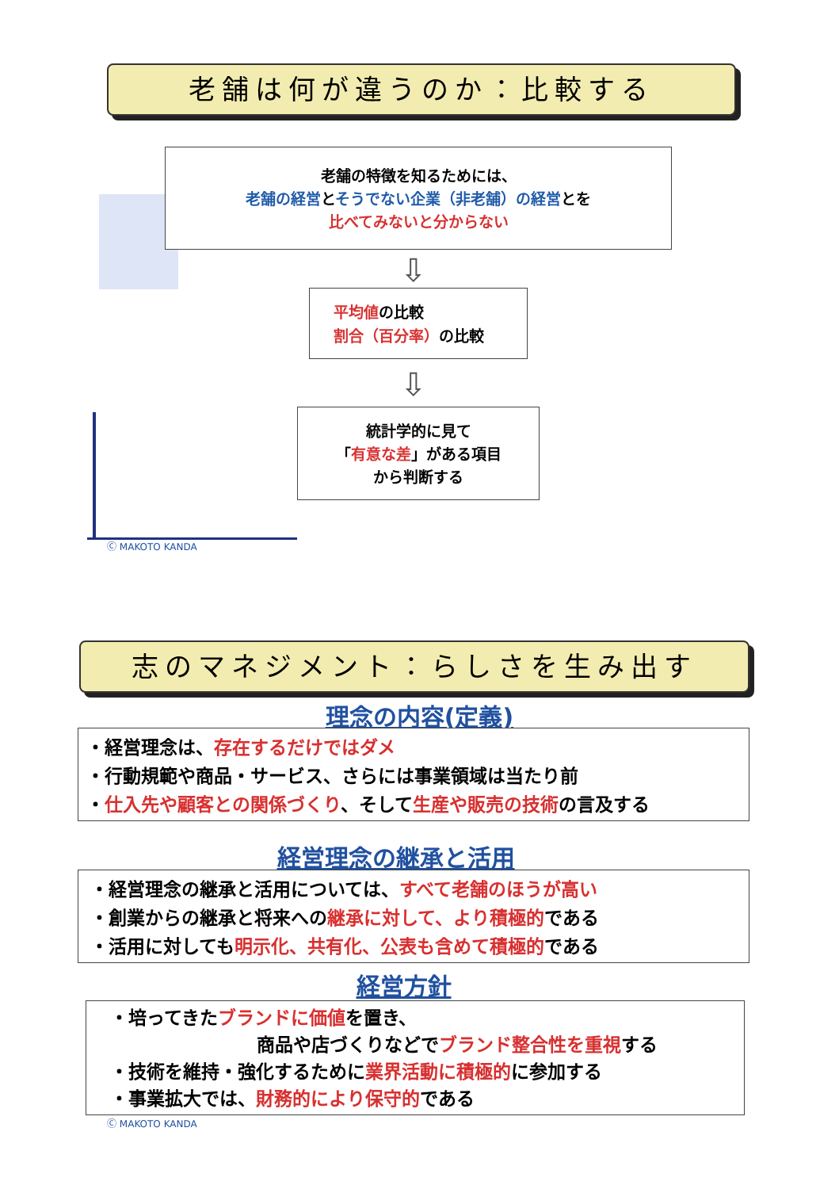老舗は何が違うのか：比較する
老舗の特徴を知るためには、
老舗の経営とそうでない企業（非老舗）の経営とを
比べてみないと分からない
⇩
平均値の比較
割合（百分率）の比較
⇩
統計学的に見て
「有意な差」がある項目
から判断する
Ⓒ MAKOTO KANDA
志のマネジメント：らしさを生み出す
理念の内容(定義)
・経営理念は、存在するだけではダメ
・行動規範や商品・サービス、さらには事業領域は当たり前
・仕入先や顧客との関係づくり、そして生産や販売の技術の言及する
経営理念の継承と活用
・経営理念の継承と活用については、すべて老舗のほうが高い
・創業からの継承と将来への継承に対して、より積極的である
・活用に対しても明示化、共有化、公表も含めて積極的である
経営方針
・培ってきたブランドに価値を置き、
商品や店づくりなどでブランド整合性を重視する
・技術を維持・強化するために業界活動に積極的に参加する
・事業拡大では、財務的により保守的である
Ⓒ MAKOTO KANDA